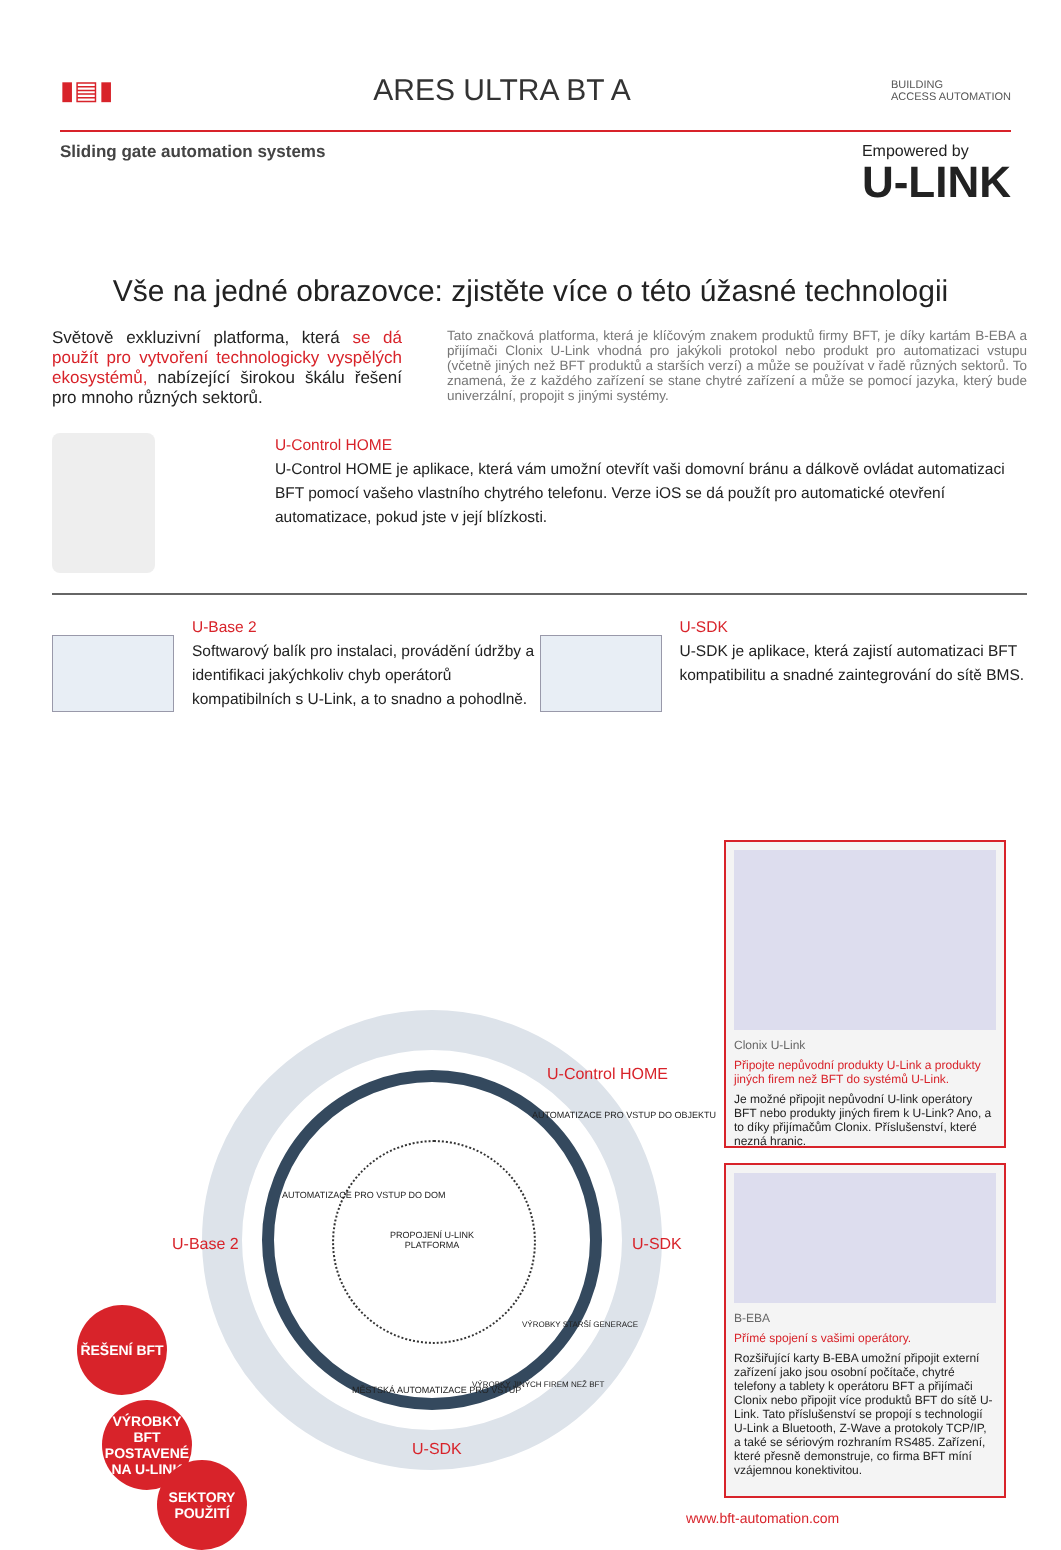▮▤▮
ARES ULTRA BT A
BUILDING
ACCESS AUTOMATION
Sliding gate automation systems
Empowered by
U-LINK
Vše na jedné obrazovce: zjistěte více o této úžasné technologii
Světově exkluzivní platforma, která se dá použít pro vytvoření technologicky vyspělých ekosystémů, nabízející širokou škálu řešení pro mnoho různých sektorů.
Tato značková platforma, která je klíčovým znakem produktů firmy BFT, je díky kartám B-EBA a přijímači Clonix U-Link vhodná pro jakýkoli protokol nebo produkt pro automatizaci vstupu (včetně jiných než BFT produktů a starších verzí) a může se používat v řadě různých sektorů. To znamená, že z každého zařízení se stane chytré zařízení a může se pomocí jazyka, který bude univerzální, propojit s jinými systémy.
U-Control HOME
U-Control HOME je aplikace, která vám umožní otevřít vaši domovní bránu a dálkově ovládat automatizaci BFT pomocí vašeho vlastního chytrého telefonu. Verze iOS se dá použít pro automatické otevření automatizace, pokud jste v její blízkosti.
U-Base 2
Softwarový balík pro instalaci, provádění údržby a identifikaci jakýchkoliv chyb operátorů kompatibilních s U-Link, a to snadno a pohodlně.
U-SDK
U-SDK je aplikace, která zajistí automatizaci BFT kompatibilitu a snadné zaintegrování do sítě BMS.
PROPOJENÍ U-LINK
PLATFORMA
U-Control HOME
U-Base 2 U-SDK
U-SDK
AUTOMATIZACE PRO VSTUP DO DOM
AUTOMATIZACE PRO VSTUP DO OBJEKTU
MĚSTSKÁ AUTOMATIZACE PRO VSTUP
VÝROBKY STARŠÍ GENERACE
VÝROBKY JINÝCH FIREM NEŽ BFT
ŘEŠENÍ BFT
VÝROBKY BFT POSTAVENÉ NA U-LINK
SEKTORY POUŽITÍ
Clonix U-Link
Připojte nepůvodní produkty U-Link a produkty jiných firem než BFT do systémů U-Link.
Je možné připojit nepůvodní U-link operátory BFT nebo produkty jiných firem k U-Link? Ano, a to díky přijímačům Clonix. Příslušenství, které nezná hranic.
B-EBA
Přímé spojení s vašimi operátory.
Rozšiřující karty B-EBA umožní připojit externí zařízení jako jsou osobní počítače, chytré telefony a tablety k operátoru BFT a přijímači Clonix nebo připojit více produktů BFT do sítě U-Link. Tato příslušenství se propojí s technologií U-Link a Bluetooth, Z-Wave a protokoly TCP/IP, a také se sériovým rozhraním RS485. Zařízení, které přesně demonstruje, co firma BFT míní vzájemnou konektivitou.
www.bft-automation.com